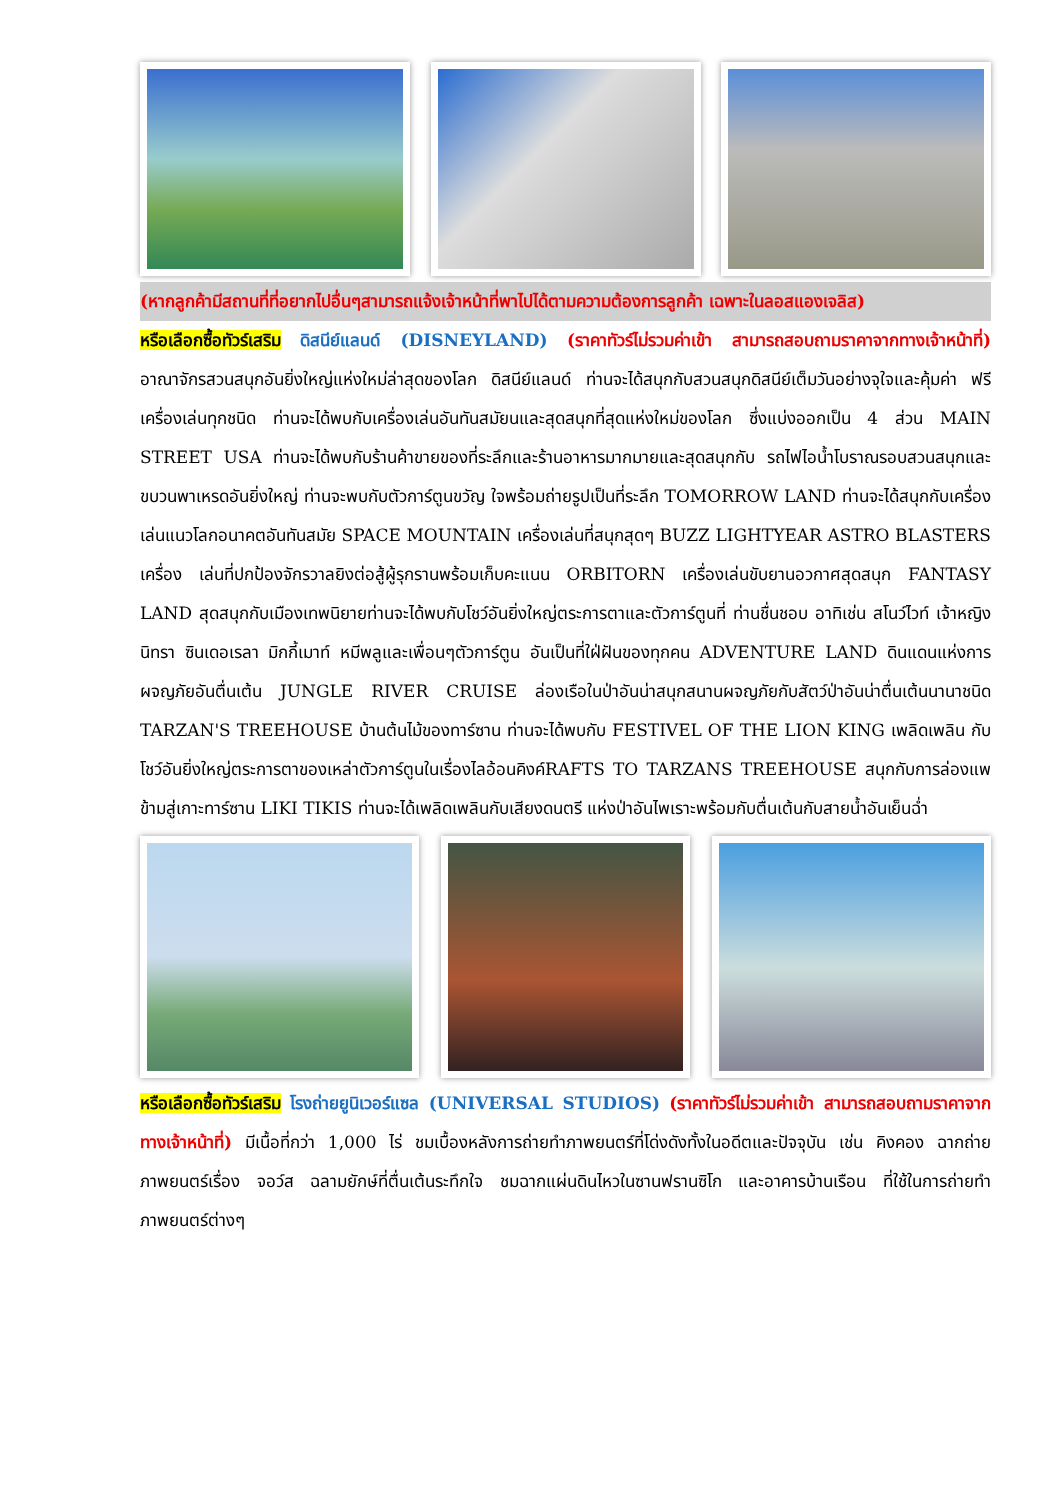(หากลูกค้ามีสถานที่ที่อยากไปอื่นๆสามารถแจ้งเจ้าหน้าที่พาไปได้ตามความต้องการลูกค้า เฉพาะในลอสแองเจลิส)
หรือเลือกซื้อทัวร์เสริม ดิสนีย์แลนด์ (DISNEYLAND) (ราคาทัวร์ไม่รวมค่าเข้า สามารถสอบถามราคาจากทางเจ้าหน้าที่) อาณาจักรสวนสนุกอันยิ่งใหญ่แห่งใหม่ล่าสุดของโลก ดิสนีย์แลนด์ ท่านจะได้สนุกกับสวนสนุกดิสนีย์เต็มวันอย่างจุใจและคุ้มค่า ฟรีเครื่องเล่นทุกชนิด ท่านจะได้พบกับเครื่องเล่นอันทันสมัยนและสุดสนุกที่สุดแห่งใหม่ของโลก ซึ่งแบ่งออกเป็น 4 ส่วน MAIN STREET USA ท่านจะได้พบกับร้านค้าขายของที่ระลึกและร้านอาหารมากมายและสุดสนุกกับ รถไฟไอน้ำโบราณรอบสวนสนุกและขบวนพาเหรดอันยิ่งใหญ่ ท่านจะพบกับตัวการ์ตูนขวัญ ใจพร้อมถ่ายรูปเป็นที่ระลึก TOMORROW LAND ท่านจะได้สนุกกับเครื่องเล่นแนวโลกอนาคตอันทันสมัย SPACE MOUNTAIN เครื่องเล่นที่สนุกสุดๆ BUZZ LIGHTYEAR ASTRO BLASTERS เครื่อง เล่นที่ปกป้องจักรวาลยิงต่อสู้ผู้รุกรานพร้อมเก็บคะแนน ORBITORN เครื่องเล่นขับยานอวกาศสุดสนุก FANTASY LAND สุดสนุกกับเมืองเทพนิยายท่านจะได้พบกับโชว์อันยิ่งใหญ่ตระการตาและตัวการ์ตูนที่ ท่านชื่นชอบ อาทิเช่น สโนว์ไวท์ เจ้าหญิงนิทรา ซินเดอเรลา มิกกี้เมาท์ หมีพลูและเพื่อนๆตัวการ์ตูน อันเป็นที่ใฝ่ฝันของทุกคน ADVENTURE LAND ดินแดนแห่งการผจญภัยอันตื่นเต้น JUNGLE RIVER CRUISE ล่องเรือในป่าอันน่าสนุกสนานผจญภัยกับสัตว์ป่าอันน่าตื่นเต้นนานาชนิด TARZAN'S TREEHOUSE บ้านต้นไม้ของทาร์ซาน ท่านจะได้พบกับ FESTIVEL OF THE LION KING เพลิดเพลิน กับโชว์อันยิ่งใหญ่ตระการตาของเหล่าตัวการ์ตูนในเรื่องไลอ้อนคิงค์RAFTS TO TARZANS TREEHOUSE สนุกกับการล่องแพข้ามสู่เกาะทาร์ซาน LIKI TIKIS ท่านจะได้เพลิดเพลินกับเสียงดนตรี แห่งป่าอันไพเราะพร้อมกับตื่นเต้นกับสายน้ำอันเย็นฉ่ำ
หรือเลือกซื้อทัวร์เสริม โรงถ่ายยูนิเวอร์แซล (UNIVERSAL STUDIOS) (ราคาทัวร์ไม่รวมค่าเข้า สามารถสอบถามราคาจากทางเจ้าหน้าที่) มีเนื้อที่กว่า 1,000 ไร่ ชมเบื้องหลังการถ่ายทำภาพยนตร์ที่โด่งดังทั้งในอดีตและปัจจุบัน เช่น คิงคอง ฉากถ่ายภาพยนตร์เรื่อง จอว์ส ฉลามยักษ์ที่ตื่นเต้นระทึกใจ ชมฉากแผ่นดินไหวในซานฟรานซิโก และอาคารบ้านเรือน ที่ใช้ในการถ่ายทำภาพยนตร์ต่างๆ